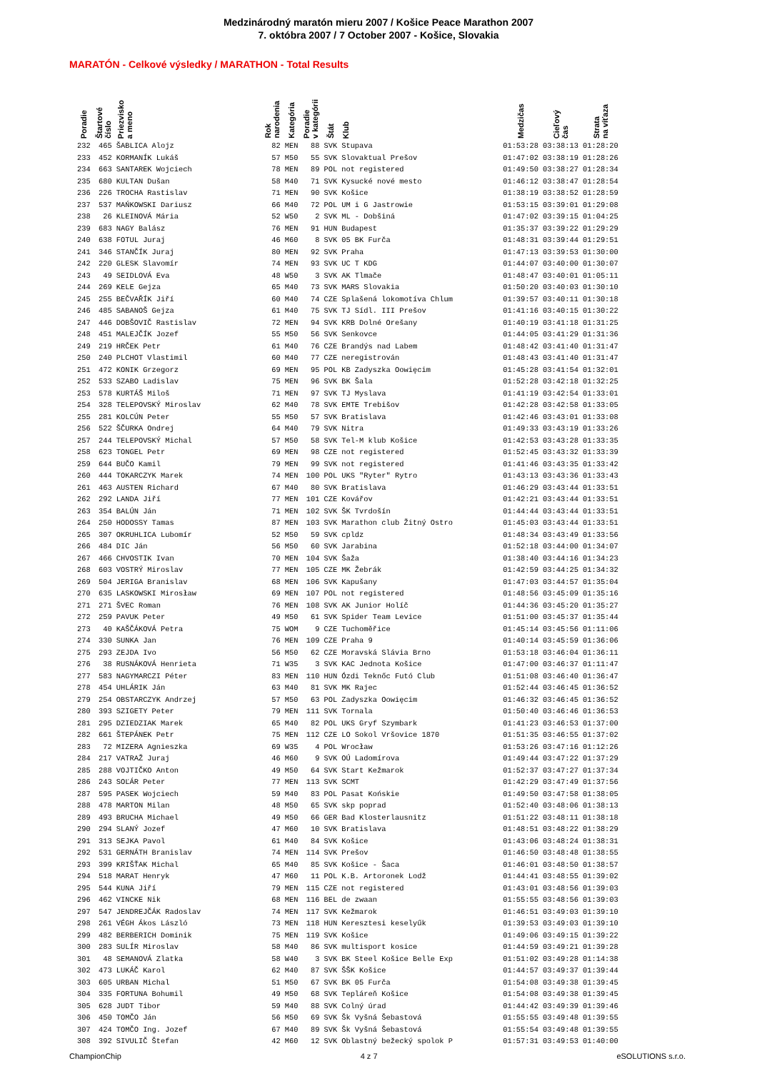Medzinárodný maratón mieru 2007 / Košice Peace Marathon 2007
7. októbra 2007 / 7 October 2007 - Košice, Slovakia
MARATÓN - Celkové výsledky / MARATHON - Total Results
| Poradie | Štartové číslo | Priezvisko a meno | Rok narodenia | Kategória | Poradie v kategórii | Štát | Klub | Medzičas | Cieľový čas | Strata na víťaza |
| --- | --- | --- | --- | --- | --- | --- | --- | --- | --- | --- |
| 232 | 465 | ŠABLICA Alojz | 82 | MEN | 88 | SVK | Stupava | 01:53:28 | 03:38:13 | 01:28:20 |
| 233 | 452 | KORMANÍK Lukáš | 57 | M50 | 55 | SVK | Slovaktual Prešov | 01:47:02 | 03:38:19 | 01:28:26 |
| 234 | 663 | SANTAREK Wojciech | 78 | MEN | 89 | POL | not registered | 01:49:50 | 03:38:27 | 01:28:34 |
| 235 | 680 | KULTAN Dušan | 58 | M40 | 71 | SVK | Kysucké nové mesto | 01:46:12 | 03:38:47 | 01:28:54 |
| 236 | 226 | TROCHA Rastislav | 71 | MEN | 90 | SVK | Košice | 01:38:19 | 03:38:52 | 01:28:59 |
| 237 | 537 | MAŃKOWSKI Dariusz | 66 | M40 | 72 | POL | UM i G Jastrowie | 01:53:15 | 03:39:01 | 01:29:08 |
| 238 | 26 | KLEINOVÁ Mária | 52 | W50 | 2 | SVK | ML - Dobšiná | 01:47:02 | 03:39:15 | 01:04:25 |
| 239 | 683 | NAGY Balász | 76 | MEN | 91 | HUN | Budapest | 01:35:37 | 03:39:22 | 01:29:29 |
| 240 | 638 | FOTUL Juraj | 46 | M60 | 8 | SVK | 05 BK Furča | 01:48:31 | 03:39:44 | 01:29:51 |
| 241 | 346 | STANČÍK Juraj | 80 | MEN | 92 | SVK | Praha | 01:47:13 | 03:39:53 | 01:30:00 |
| 242 | 220 | GLESK Slavomír | 74 | MEN | 93 | SVK | UC T KDG | 01:44:07 | 03:40:00 | 01:30:07 |
| 243 | 49 | SEIDLOVÁ Eva | 48 | W50 | 3 | SVK | AK Tlmače | 01:48:47 | 03:40:01 | 01:05:11 |
| 244 | 269 | KELE Gejza | 65 | M40 | 73 | SVK | MARS Slovakia | 01:50:20 | 03:40:03 | 01:30:10 |
| 245 | 255 | BEČVAŘÍK Jiří | 60 | M40 | 74 | CZE | Splašená lokomotíva Chlum | 01:39:57 | 03:40:11 | 01:30:18 |
| 246 | 485 | SABANOŠ Gejza | 61 | M40 | 75 | SVK | TJ Sídl. III Prešov | 01:41:16 | 03:40:15 | 01:30:22 |
| 247 | 446 | DOBŠOVIČ Rastislav | 72 | MEN | 94 | SVK | KRB Dolné Orešany | 01:40:19 | 03:41:18 | 01:31:25 |
| 248 | 451 | MALEJČÍK Jozef | 55 | M50 | 56 | SVK | Senkovce | 01:44:05 | 03:41:29 | 01:31:36 |
| 249 | 219 | HRČEK Petr | 61 | M40 | 76 | CZE | Brandýs nad Labem | 01:48:42 | 03:41:40 | 01:31:47 |
| 250 | 240 | PLCHOT Vlastimil | 60 | M40 | 77 | CZE | neregistrován | 01:48:43 | 03:41:40 | 01:31:47 |
| 251 | 472 | KONIK Grzegorz | 69 | MEN | 95 | POL | KB Zadyszka Oowięcim | 01:45:28 | 03:41:54 | 01:32:01 |
| 252 | 533 | SZABO Ladislav | 75 | MEN | 96 | SVK | BK Šala | 01:52:28 | 03:42:18 | 01:32:25 |
| 253 | 578 | KURTÁŠ Miloš | 71 | MEN | 97 | SVK | TJ Myslava | 01:41:19 | 03:42:54 | 01:33:01 |
| 254 | 328 | TELEPOVSKÝ Miroslav | 62 | M40 | 78 | SVK | EMTE Trebišov | 01:42:28 | 03:42:58 | 01:33:05 |
| 255 | 281 | KOLCÚN Peter | 55 | M50 | 57 | SVK | Bratislava | 01:42:46 | 03:43:01 | 01:33:08 |
| 256 | 522 | ŠČURKA Ondrej | 64 | M40 | 79 | SVK | Nitra | 01:49:33 | 03:43:19 | 01:33:26 |
| 257 | 244 | TELEPOVSKÝ Michal | 57 | M50 | 58 | SVK | Tel-M klub Košice | 01:42:53 | 03:43:28 | 01:33:35 |
| 258 | 623 | TONGEL Petr | 69 | MEN | 98 | CZE | not registered | 01:52:45 | 03:43:32 | 01:33:39 |
| 259 | 644 | BUČO Kamil | 79 | MEN | 99 | SVK | not registered | 01:41:46 | 03:43:35 | 01:33:42 |
| 260 | 444 | TOKARCZYK Marek | 74 | MEN | 100 | POL | UKS "Ryter" Rytro | 01:43:13 | 03:43:36 | 01:33:43 |
| 261 | 463 | AUSTEN Richard | 67 | M40 | 80 | SVK | Bratislava | 01:46:29 | 03:43:44 | 01:33:51 |
| 262 | 292 | LANDA Jiří | 77 | MEN | 101 | CZE | Kovářov | 01:42:21 | 03:43:44 | 01:33:51 |
| 263 | 354 | BALÚN Ján | 71 | MEN | 102 | SVK | ŠK Tvrdošín | 01:44:44 | 03:43:44 | 01:33:51 |
| 264 | 250 | HODOSSY Tamas | 87 | MEN | 103 | SVK | Marathon club Žitný Ostro | 01:45:03 | 03:43:44 | 01:33:51 |
| 265 | 307 | OKRUHLICA Lubomír | 52 | M50 | 59 | SVK | cpldz | 01:48:34 | 03:43:49 | 01:33:56 |
| 266 | 484 | DIC Ján | 56 | M50 | 60 | SVK | Jarabina | 01:52:18 | 03:44:00 | 01:34:07 |
| 267 | 466 | CHVOSTIK Ivan | 70 | MEN | 104 | SVK | Šaža | 01:38:40 | 03:44:16 | 01:34:23 |
| 268 | 603 | VOSTRÝ Miroslav | 77 | MEN | 105 | CZE | MK Žebrák | 01:42:59 | 03:44:25 | 01:34:32 |
| 269 | 504 | JERIGA Branislav | 68 | MEN | 106 | SVK | Kapušany | 01:47:03 | 03:44:57 | 01:35:04 |
| 270 | 635 | LASKOWSKI Mirosław | 69 | MEN | 107 | POL | not registered | 01:48:56 | 03:45:09 | 01:35:16 |
| 271 | 271 | ŠVEC Roman | 76 | MEN | 108 | SVK | AK Junior Holíč | 01:44:36 | 03:45:20 | 01:35:27 |
| 272 | 259 | PAVUK Peter | 49 | M50 | 61 | SVK | Spider Team Levice | 01:51:00 | 03:45:37 | 01:35:44 |
| 273 | 40 | KAŠČÁKOVÁ Petra | 75 | WOM | 9 | CZE | Tuchoměřice | 01:45:14 | 03:45:56 | 01:11:06 |
| 274 | 330 | SUNKA Jan | 76 | MEN | 109 | CZE | Praha 9 | 01:40:14 | 03:45:59 | 01:36:06 |
| 275 | 293 | ZEJDA Ivo | 56 | M50 | 62 | CZE | Moravská Slávia Brno | 01:53:18 | 03:46:04 | 01:36:11 |
| 276 | 38 | RUSNÁKOVÁ Henrieta | 71 | W35 | 3 | SVK | KAC Jednota Košice | 01:47:00 | 03:46:37 | 01:11:47 |
| 277 | 583 | NAGYMARCZI Péter | 83 | MEN | 110 | HUN | Ózdi Teknőc Futó Club | 01:51:08 | 03:46:40 | 01:36:47 |
| 278 | 454 | UHLÁRIK Ján | 63 | M40 | 81 | SVK | MK Rajec | 01:52:44 | 03:46:45 | 01:36:52 |
| 279 | 254 | OBSTARCZYK Andrzej | 57 | M50 | 63 | POL | Zadyszka Oowięcim | 01:46:32 | 03:46:45 | 01:36:52 |
| 280 | 393 | SZIGETY Peter | 79 | MEN | 111 | SVK | Tornala | 01:50:40 | 03:46:46 | 01:36:53 |
| 281 | 295 | DZIEDZIAK Marek | 65 | M40 | 82 | POL | UKS Gryf Szymbark | 01:41:23 | 03:46:53 | 01:37:00 |
| 282 | 661 | ŠTEPÁNEK Petr | 75 | MEN | 112 | CZE | LO Sokol Vršovice 1870 | 01:51:35 | 03:46:55 | 01:37:02 |
| 283 | 72 | MIZERA Agnieszka | 69 | W35 | 4 | POL | Wrocław | 01:53:26 | 03:47:16 | 01:12:26 |
| 284 | 217 | VATRAŽ Juraj | 46 | M60 | 9 | SVK | OÚ Ladomírova | 01:49:44 | 03:47:22 | 01:37:29 |
| 285 | 288 | VOJTIČKO Anton | 49 | M50 | 64 | SVK | Start Kežmarok | 01:52:37 | 03:47:27 | 01:37:34 |
| 286 | 243 | SOĽÁR Peter | 77 | MEN | 113 | SVK | SCMT | 01:42:29 | 03:47:49 | 01:37:56 |
| 287 | 595 | PASEK Wojciech | 59 | M40 | 83 | POL | Pasat Końskie | 01:49:50 | 03:47:58 | 01:38:05 |
| 288 | 478 | MARTON Milan | 48 | M50 | 65 | SVK | skp poprad | 01:52:40 | 03:48:06 | 01:38:13 |
| 289 | 493 | BRUCHA Michael | 49 | M50 | 66 | GER | Bad Klosterlausnitz | 01:51:22 | 03:48:11 | 01:38:18 |
| 290 | 294 | SLANÝ Jozef | 47 | M60 | 10 | SVK | Bratislava | 01:48:51 | 03:48:22 | 01:38:29 |
| 291 | 313 | SEJKA Pavol | 61 | M40 | 84 | SVK | Košice | 01:43:06 | 03:48:24 | 01:38:31 |
| 292 | 531 | GERNÁTH Branislav | 74 | MEN | 114 | SVK | Prešov | 01:46:50 | 03:48:48 | 01:38:55 |
| 293 | 399 | KRIŠŤAK Michal | 65 | M40 | 85 | SVK | Košice - Šaca | 01:46:01 | 03:48:50 | 01:38:57 |
| 294 | 518 | MARAT Henryk | 47 | M60 | 11 | POL | K.B. Artoronek Lodž | 01:44:41 | 03:48:55 | 01:39:02 |
| 295 | 544 | KUNA Jiří | 79 | MEN | 115 | CZE | not registered | 01:43:01 | 03:48:56 | 01:39:03 |
| 296 | 462 | VINCKE Nik | 68 | MEN | 116 | BEL | de zwaan | 01:55:55 | 03:48:56 | 01:39:03 |
| 297 | 547 | JENDREJČÁK Radoslav | 74 | MEN | 117 | SVK | Kežmarok | 01:46:51 | 03:49:03 | 01:39:10 |
| 298 | 261 | VÉGH Ákos László | 73 | MEN | 118 | HUN | Keresztesi keselyűk | 01:39:53 | 03:49:03 | 01:39:10 |
| 299 | 482 | BERBERICH Dominik | 75 | MEN | 119 | SVK | Košice | 01:49:06 | 03:49:15 | 01:39:22 |
| 300 | 283 | SULÍR Miroslav | 58 | M40 | 86 | SVK | multisport kosice | 01:44:59 | 03:49:21 | 01:39:28 |
| 301 | 48 | SEMANOVÁ Zlatka | 58 | W40 | 3 | SVK | BK Steel Košice Belle Exp | 01:51:02 | 03:49:28 | 01:14:38 |
| 302 | 473 | LUKÁČ Karol | 62 | M40 | 87 | SVK | ŠŠK Košice | 01:44:57 | 03:49:37 | 01:39:44 |
| 303 | 605 | URBAN Michal | 51 | M50 | 67 | SVK | BK 05 Furča | 01:54:08 | 03:49:38 | 01:39:45 |
| 304 | 335 | FORTUNA Bohumil | 49 | M50 | 68 | SVK | Tepláreň Košice | 01:54:08 | 03:49:38 | 01:39:45 |
| 305 | 628 | JUDT Tibor | 59 | M40 | 88 | SVK | Colný úrad | 01:44:42 | 03:49:39 | 01:39:46 |
| 306 | 450 | TOMČO Ján | 56 | M50 | 69 | SVK | Šk Vyšná Šebastová | 01:55:55 | 03:49:48 | 01:39:55 |
| 307 | 424 | TOMČO Ing. Jozef | 67 | M40 | 89 | SVK | Šk Vyšná Šebastová | 01:55:54 | 03:49:48 | 01:39:55 |
| 308 | 392 | SIVULIČ Štefan | 42 | M60 | 12 | SVK | Oblastný bežecký spolok P | 01:57:31 | 03:49:53 | 01:40:00 |
ChampionChip 4 z 7 eSOLUTIONS s.r.o.